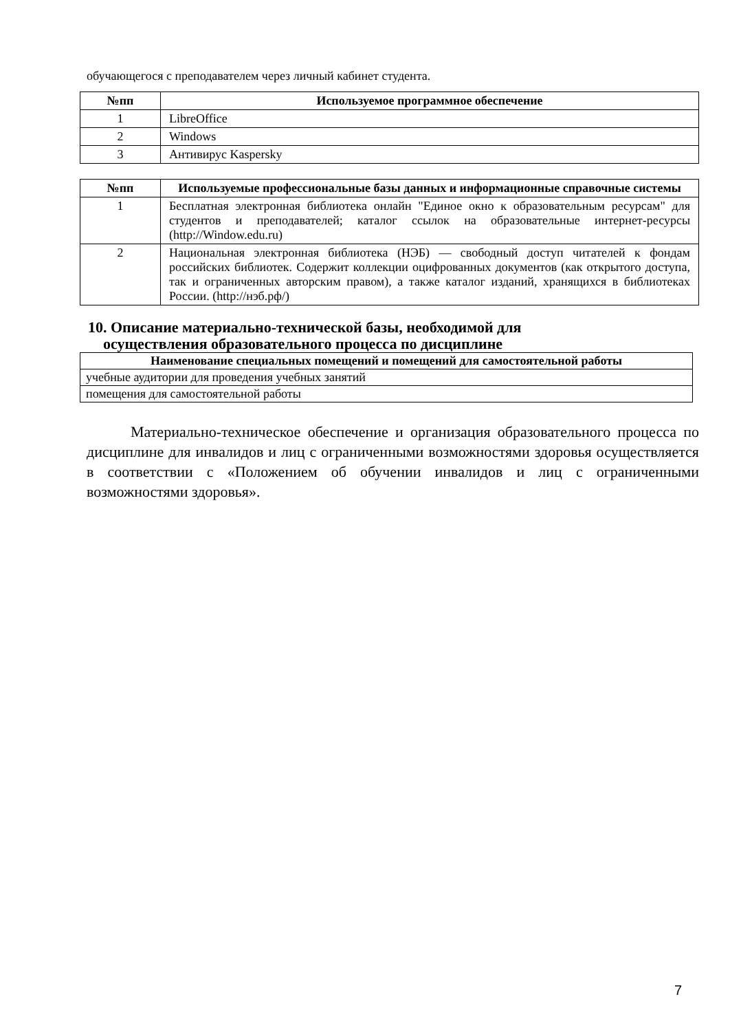обучающегося с преподавателем через личный кабинет студента.
| №пп | Используемое программное обеспечение |
| --- | --- |
| 1 | LibreOffice |
| 2 | Windows |
| 3 | Антивирус Kaspersky |
| №пп | Используемые профессиональные базы данных и информационные справочные системы |
| --- | --- |
| 1 | Бесплатная электронная библиотека онлайн "Единое окно к образовательным ресурсам" для студентов и преподавателей; каталог ссылок на образовательные интернет-ресурсы (http://Window.edu.ru) |
| 2 | Национальная электронная библиотека (НЭБ) — свободный доступ читателей к фондам российских библиотек. Содержит коллекции оцифрованных документов (как открытого доступа, так и ограниченных авторским правом), а также каталог изданий, хранящихся в библиотеках России. (http://нэб.рф/) |
10. Описание материально-технической базы, необходимой для
осуществления образовательного процесса по дисциплине
| Наименование специальных помещений и помещений для самостоятельной работы |
| --- |
| учебные аудитории для проведения учебных занятий |
| помещения для самостоятельной работы |
Материально-техническое обеспечение и организация образовательного процесса по дисциплине для инвалидов и лиц с ограниченными возможностями здоровья осуществляется в соответствии с «Положением об обучении инвалидов и лиц с ограниченными возможностями здоровья».
7